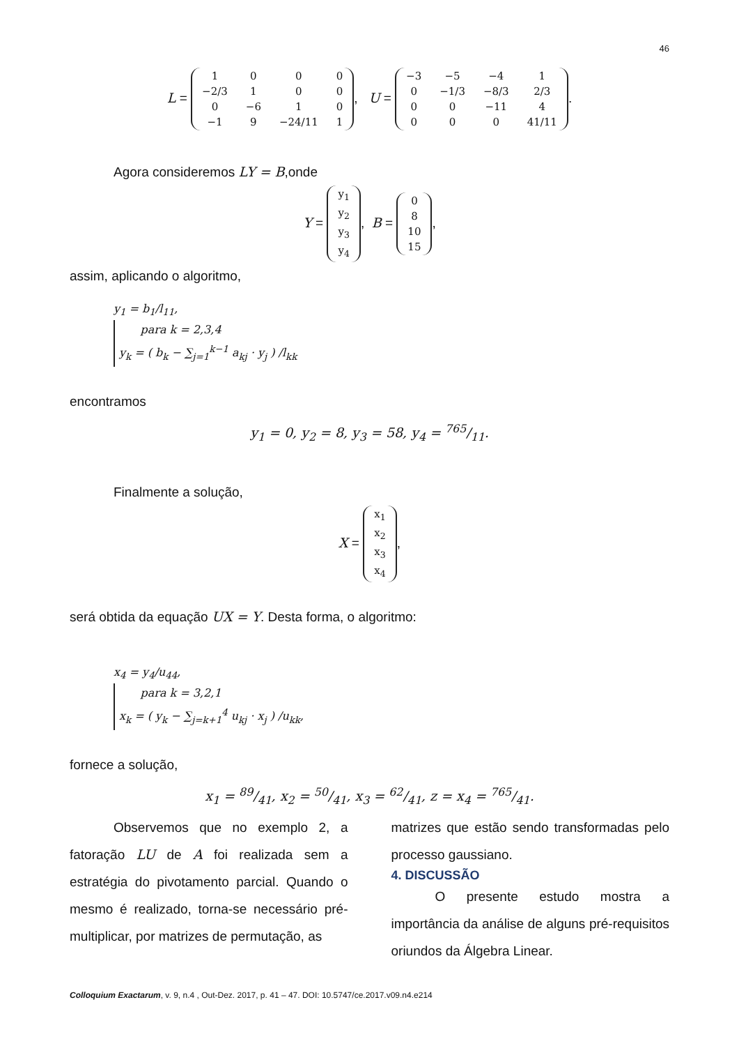46
L =
| 1 | 0 | 0 | 0 |
| −2/3 | 1 | 0 | 0 |
| 0 | −6 | 1 | 0 |
| −1 | 9 | −24/11 | 1 |
, U =
| −3 | −5 | −4 | 1 |
| 0 | −1/3 | −8/3 | 2/3 |
| 0 | 0 | −11 | 4 |
| 0 | 0 | 0 | 41/11 |
.
Agora consideremos LY = B,onde
Y =
| y<sub>1</sub> |
| y<sub>2</sub> |
| y<sub>3</sub> |
| y<sub>4</sub> |
, B =
| 0 |
| 8 |
| 10 |
| 15 |
,
assim, aplicando o algoritmo,
y<sub>1</sub> = b<sub>1</sub>/l<sub>11</sub>,
para k = 2,3,4
y<sub>k</sub> = ( b<sub>k</sub> − ∑<sub>j=1</sub><sup>k−1</sup> a<sub>kj</sub> · y<sub>j</sub> ) /l<sub>kk</sub>
encontramos
y<sub>1</sub> = 0, y<sub>2</sub> = 8, y<sub>3</sub> = 58, y<sub>4</sub> = 765/11.
Finalmente a solução,
X =
| x<sub>1</sub> |
| x<sub>2</sub> |
| x<sub>3</sub> |
| x<sub>4</sub> |
,
será obtida da equação UX = Y. Desta forma, o algoritmo:
x<sub>4</sub> = y<sub>4</sub>/u<sub>44</sub>,
para k = 3,2,1
x<sub>k</sub> = ( y<sub>k</sub> − ∑<sub>j=k+1</sub><sup>4</sup> u<sub>kj</sub> · x<sub>j</sub> ) /u<sub>kk</sub>,
fornece a solução,
x<sub>1</sub> = 89/41, x<sub>2</sub> = 50/41, x<sub>3</sub> = 62/41, z = x<sub>4</sub> = 765/41.
Observemos que no exemplo 2, a fatoração LU de A foi realizada sem a estratégia do pivotamento parcial. Quando o mesmo é realizado, torna-se necessário pré-multiplicar, por matrizes de permutação, as
matrizes que estão sendo transformadas pelo processo gaussiano.
4. DISCUSSÃO
O presente estudo mostra a importância da análise de alguns pré-requisitos oriundos da Álgebra Linear.
Colloquium Exactarum, v. 9, n.4 , Out-Dez. 2017, p. 41 – 47. DOI: 10.5747/ce.2017.v09.n4.e214